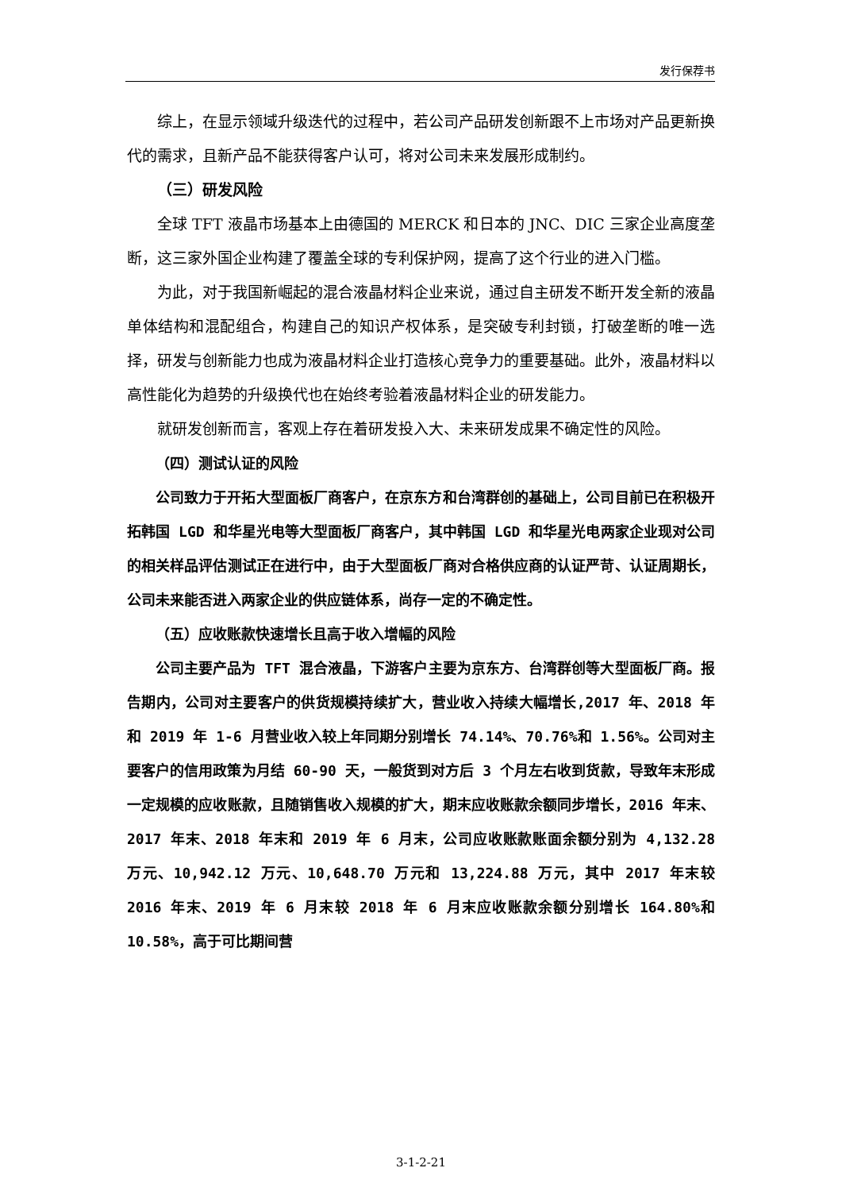发行保荐书
综上，在显示领域升级迭代的过程中，若公司产品研发创新跟不上市场对产品更新换代的需求，且新产品不能获得客户认可，将对公司未来发展形成制约。
（三）研发风险
全球 TFT 液晶市场基本上由德国的 MERCK 和日本的 JNC、DIC 三家企业高度垄断，这三家外国企业构建了覆盖全球的专利保护网，提高了这个行业的进入门槛。
为此，对于我国新崛起的混合液晶材料企业来说，通过自主研发不断开发全新的液晶单体结构和混配组合，构建自己的知识产权体系，是突破专利封锁，打破垄断的唯一选择，研发与创新能力也成为液晶材料企业打造核心竞争力的重要基础。此外，液晶材料以高性能化为趋势的升级换代也在始终考验着液晶材料企业的研发能力。
就研发创新而言，客观上存在着研发投入大、未来研发成果不确定性的风险。
（四）测试认证的风险
公司致力于开拓大型面板厂商客户，在京东方和台湾群创的基础上，公司目前已在积极开拓韩国 LGD 和华星光电等大型面板厂商客户，其中韩国 LGD 和华星光电两家企业现对公司的相关样品评估测试正在进行中，由于大型面板厂商对合格供应商的认证严苛、认证周期长，公司未来能否进入两家企业的供应链体系，尚存一定的不确定性。
（五）应收账款快速增长且高于收入增幅的风险
公司主要产品为 TFT 混合液晶，下游客户主要为京东方、台湾群创等大型面板厂商。报告期内，公司对主要客户的供货规模持续扩大，营业收入持续大幅增长,2017 年、2018 年和 2019 年 1-6 月营业收入较上年同期分别增长 74.14%、70.76%和 1.56%。公司对主要客户的信用政策为月结 60-90 天，一般货到对方后 3 个月左右收到货款，导致年末形成一定规模的应收账款，且随销售收入规模的扩大，期末应收账款余额同步增长，2016 年末、2017 年末、2018 年末和 2019 年 6 月末，公司应收账款账面余额分别为 4,132.28 万元、10,942.12 万元、10,648.70 万元和 13,224.88 万元，其中 2017 年末较 2016 年末、2019 年 6 月末较 2018 年 6 月末应收账款余额分别增长 164.80%和 10.58%，高于可比期间营
3-1-2-21